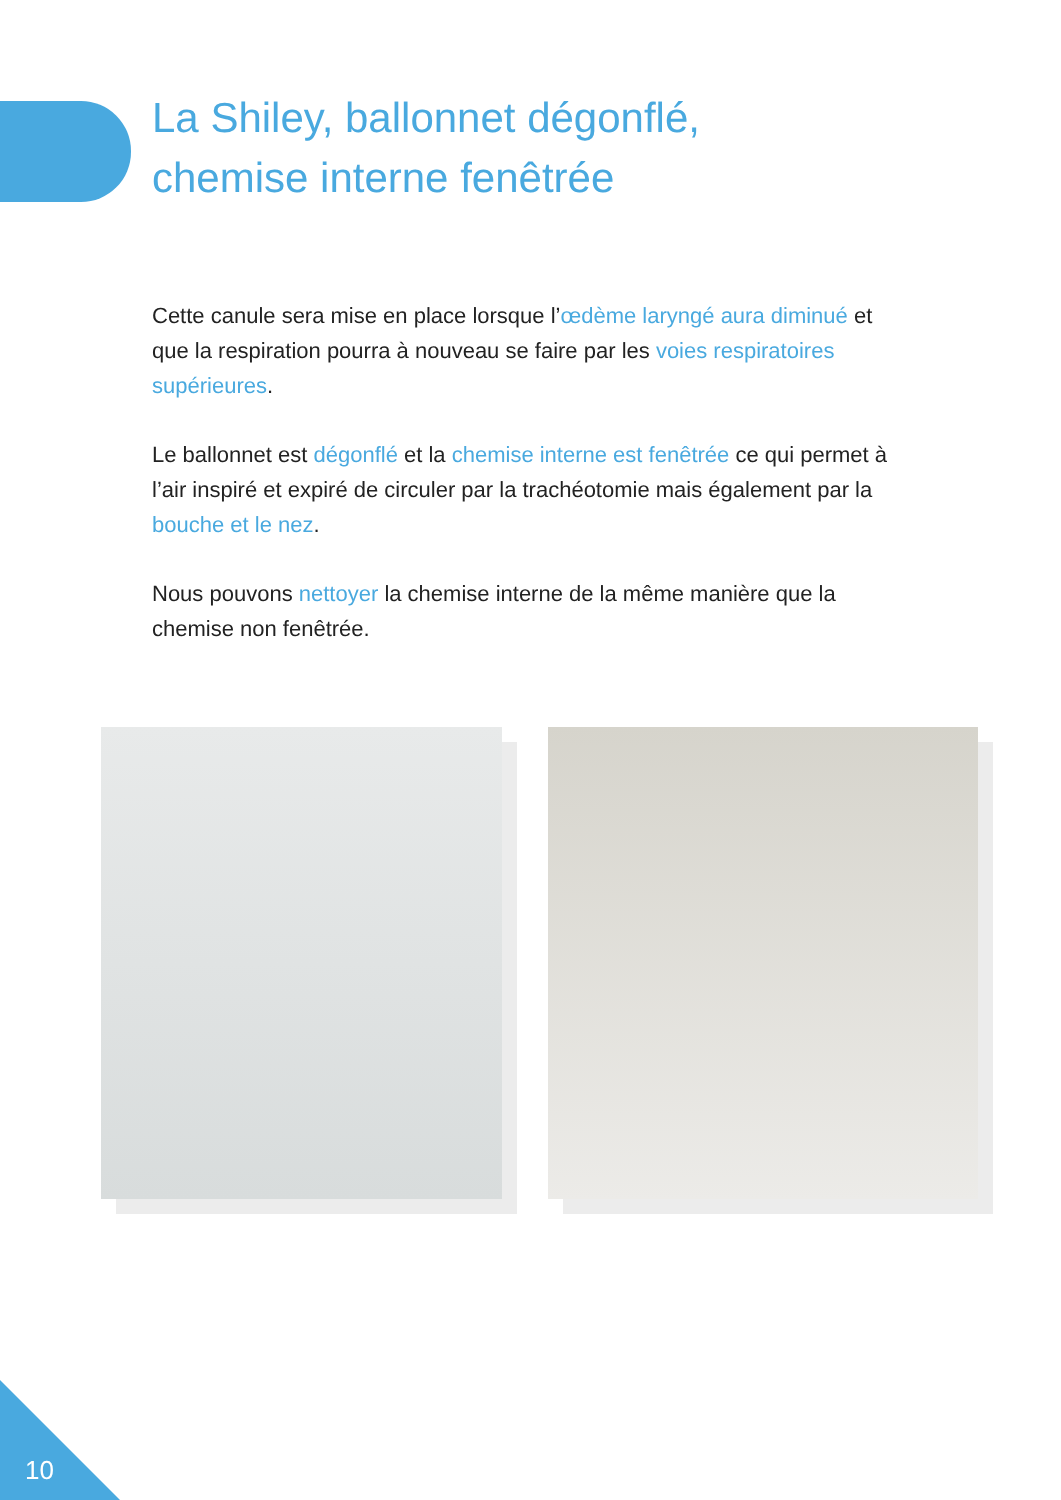La Shiley, ballonnet dégonflé,
chemise interne fenêtrée
Cette canule sera mise en place lorsque l’œdème laryngé aura diminué et que la respiration pourra à nouveau se faire par les voies respiratoires supérieures.
Le ballonnet est dégonflé et la chemise interne est fenêtrée ce qui permet à l’air inspiré et expiré de circuler par la trachéotomie mais également par la bouche et le nez.
Nous pouvons nettoyer la chemise interne de la même manière que la chemise non fenêtrée.
10